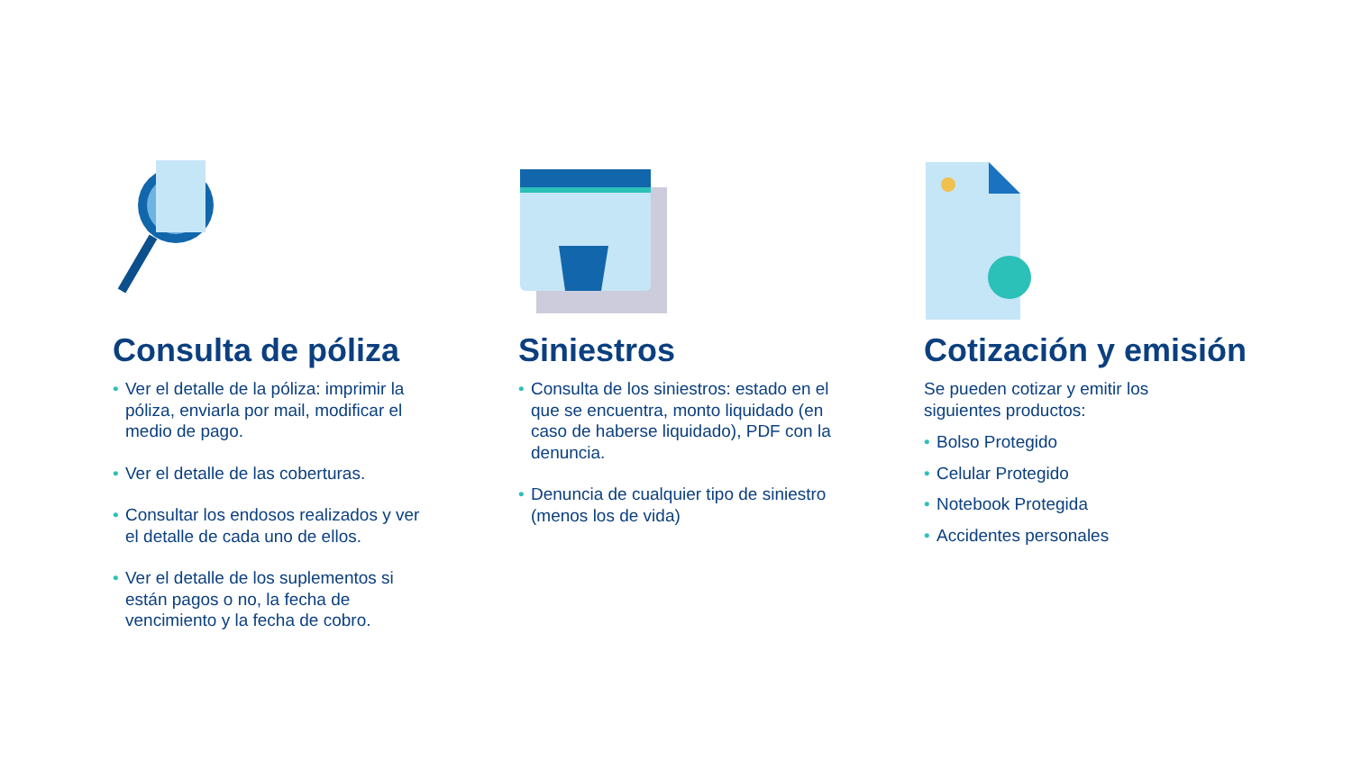Consulta de póliza
• Ver el detalle de la póliza: imprimir la póliza, enviarla por mail, modificar el medio de pago.
• Ver el detalle de las coberturas.
• Consultar los endosos realizados y ver el detalle de cada uno de ellos.
• Ver el detalle de los suplementos si están pagos o no, la fecha de vencimiento y la fecha de cobro.
Siniestros
• Consulta de los siniestros: estado en el que se encuentra, monto liquidado (en caso de haberse liquidado), PDF con la denuncia.
• Denuncia de cualquier tipo de siniestro (menos los de vida)
Cotización y emisión
Se pueden cotizar y emitir los siguientes productos:
• Bolso Protegido
• Celular Protegido
• Notebook Protegida
• Accidentes personales